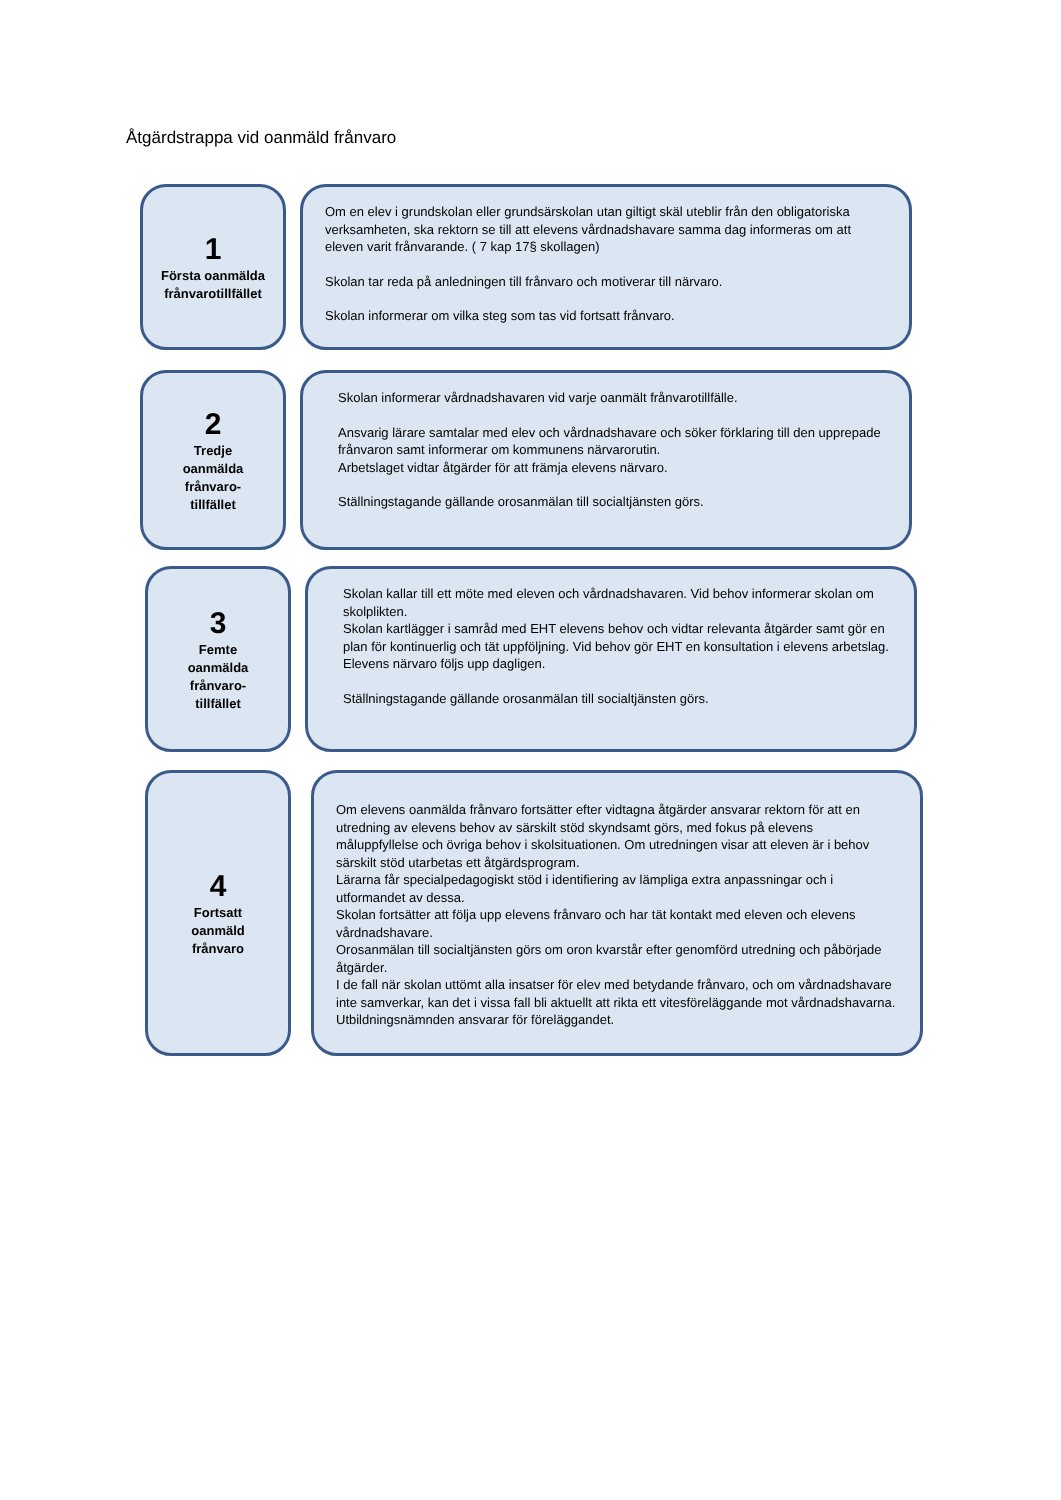Åtgärdstrappa vid oanmäld frånvaro
1
Första oanmälda frånvarotillfället
Om en elev i grundskolan eller grundsärskolan utan giltigt skäl uteblir från den obligatoriska verksamheten, ska rektorn se till att elevens vårdnadshavare samma dag informeras om att eleven varit frånvarande. ( 7 kap 17§ skollagen)
Skolan tar reda på anledningen till frånvaro och motiverar till närvaro.
Skolan informerar om vilka steg som tas vid fortsatt frånvaro.
2
Tredje
oanmälda
frånvaro-
tillfället
Skolan informerar vårdnadshavaren vid varje oanmält frånvarotillfälle.
Ansvarig lärare samtalar med elev och vårdnadshavare och söker förklaring till den upprepade frånvaron samt informerar om kommunens närvarorutin.
Arbetslaget vidtar åtgärder för att främja elevens närvaro.
Ställningstagande gällande orosanmälan till socialtjänsten görs.
3
Femte
oanmälda
frånvaro-
tillfället
Skolan kallar till ett möte med eleven och vårdnadshavaren. Vid behov informerar skolan om skolplikten.
Skolan kartlägger i samråd med EHT elevens behov och vidtar relevanta åtgärder samt gör en plan för kontinuerlig och tät uppföljning. Vid behov gör EHT en konsultation i elevens arbetslag.
Elevens närvaro följs upp dagligen.
Ställningstagande gällande orosanmälan till socialtjänsten görs.
4
Fortsatt
oanmäld
frånvaro
Om elevens oanmälda frånvaro fortsätter efter vidtagna åtgärder ansvarar rektorn för att en utredning av elevens behov av särskilt stöd skyndsamt görs, med fokus på elevens måluppfyllelse och övriga behov i skolsituationen. Om utredningen visar att eleven är i behov särskilt stöd utarbetas ett åtgärdsprogram.
Lärarna får specialpedagogiskt stöd i identifiering av lämpliga extra anpassningar och i utformandet av dessa.
Skolan fortsätter att följa upp elevens frånvaro och har tät kontakt med eleven och elevens vårdnadshavare.
Orosanmälan till socialtjänsten görs om oron kvarstår efter genomförd utredning och påbörjade åtgärder.
I de fall när skolan uttömt alla insatser för elev med betydande frånvaro, och om vårdnadshavare inte samverkar, kan det i vissa fall bli aktuellt att rikta ett vitesföreläggande mot vårdnadshavarna. Utbildningsnämnden ansvarar för föreläggandet.